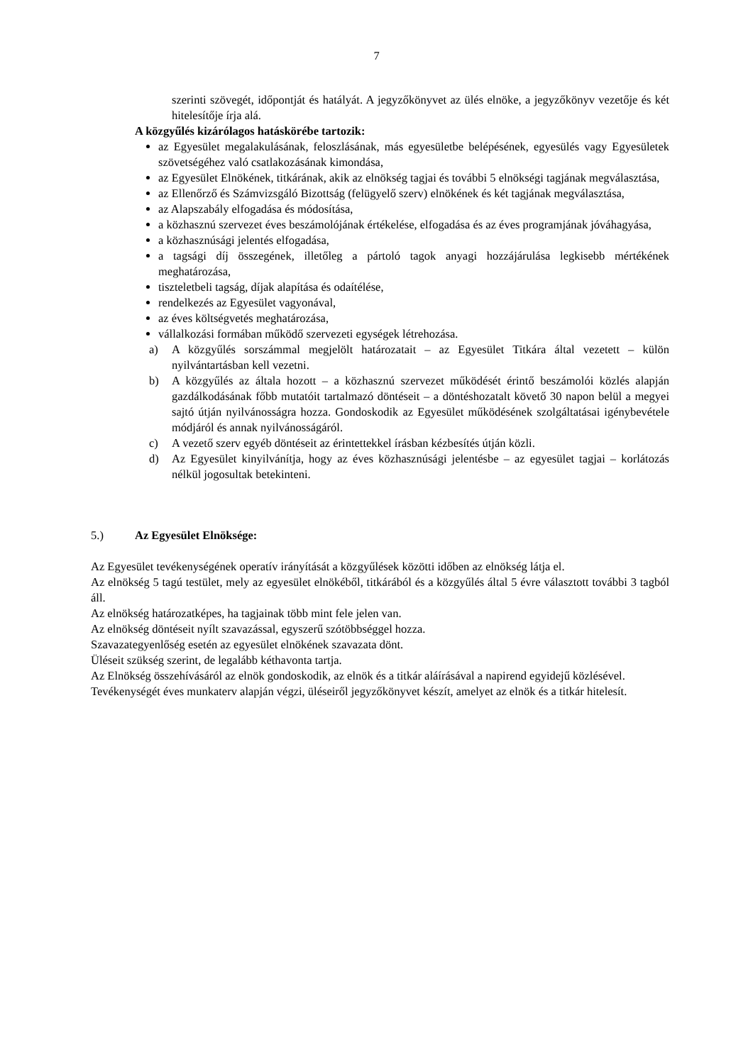7
szerinti szövegét, időpontját és hatályát. A jegyzőkönyvet az ülés elnöke, a jegyzőkönyv vezetője és két hitelesítője írja alá.
A közgyűlés kizárólagos hatáskörébe tartozik:
az Egyesület megalakulásának, feloszlásának, más egyesületbe belépésének, egyesülés vagy Egyesületek szövetségéhez való csatlakozásának kimondása,
az Egyesület Elnökének, titkárának, akik az elnökség tagjai és további 5 elnökségi tagjának megválasztása,
az Ellenőrző és Számvizsgáló Bizottság (felügyelő szerv) elnökének és két tagjának megválasztása,
az Alapszabály elfogadása és módosítása,
a közhasznú szervezet éves beszámolójának értékelése, elfogadása és az éves programjának jóváhagyása,
a közhasznúsági jelentés elfogadása,
a tagsági díj összegének, illetőleg a pártoló tagok anyagi hozzájárulása legkisebb mértékének meghatározása,
tiszteletbeli tagság, díjak alapítása és odaítélése,
rendelkezés az Egyesület vagyonával,
az éves költségvetés meghatározása,
vállalkozási formában működő szervezeti egységek létrehozása.
a) A közgyűlés sorszámmal megjelölt határozatait – az Egyesület Titkára által vezetett – külön nyilvántartásban kell vezetni.
b) A közgyűlés az általa hozott – a közhasznú szervezet működését érintő beszámolói közlés alapján gazdálkodásának főbb mutatóit tartalmazó döntéseit – a döntéshozatalt követő 30 napon belül a megyei sajtó útján nyilvánosságra hozza. Gondoskodik az Egyesület működésének szolgáltatásai igénybevétele módjáról és annak nyilvánosságáról.
c) A vezető szerv egyéb döntéseit az érintettekkel írásban kézbesítés útján közli.
d) Az Egyesület kinyilvánítja, hogy az éves közhasznúsági jelentésbe – az egyesület tagjai – korlátozás nélkül jogosultak betekinteni.
5.) Az Egyesület Elnöksége:
Az Egyesület tevékenységének operatív irányítását a közgyűlések közötti időben az elnökség látja el.
Az elnökség 5 tagú testület, mely az egyesület elnökéből, titkárából és a közgyűlés által 5 évre választott további 3 tagból áll.
Az elnökség határozatképes, ha tagjainak több mint fele jelen van.
Az elnökség döntéseit nyílt szavazással, egyszerű szótöbbséggel hozza.
Szavazategyenlőség esetén az egyesület elnökének szavazata dönt.
Üléseit szükség szerint, de legalább kéthavonta tartja.
Az Elnökség összehívásáról az elnök gondoskodik, az elnök és a titkár aláírásával a napirend egyidejű közlésével.
Tevékenységét éves munkaterv alapján végzi, üléseiről jegyzőkönyvet készít, amelyet az elnök és a titkár hitelesít.